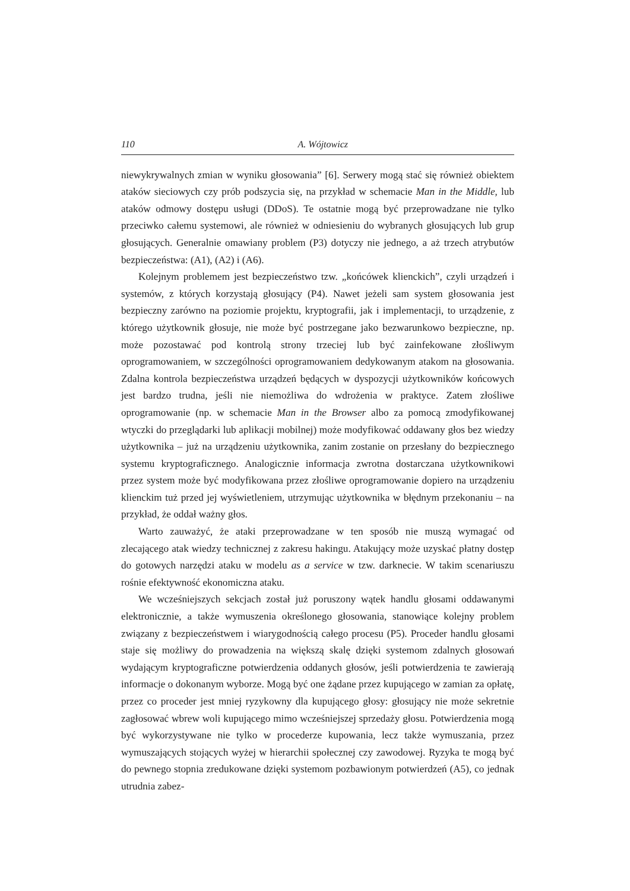110 A. Wójtowicz
niewykrywalnych zmian w wyniku głosowania” [6]. Serwery mogą stać się również obiektem ataków sieciowych czy prób podszycia się, na przykład w schemacie Man in the Middle, lub ataków odmowy dostępu usługi (DDoS). Te ostatnie mogą być przeprowadzane nie tylko przeciwko całemu systemowi, ale również w odniesieniu do wybranych głosujących lub grup głosujących. Generalnie omawiany problem (P3) dotyczy nie jednego, a aż trzech atrybutów bezpieczeństwa: (A1), (A2) i (A6).
Kolejnym problemem jest bezpieczeństwo tzw. „końcówek klienckich”, czyli urządzeń i systemów, z których korzystają głosujący (P4). Nawet jeżeli sam system głosowania jest bezpieczny zarówno na poziomie projektu, kryptografii, jak i implementacji, to urządzenie, z którego użytkownik głosuje, nie może być postrzegane jako bezwarunkowo bezpieczne, np. może pozostawać pod kontrolą strony trzeciej lub być zainfekowane złośliwym oprogramowaniem, w szczególności oprogramowaniem dedykowanym atakom na głosowania. Zdalna kontrola bezpieczeństwa urządzeń będących w dyspozycji użytkowników końcowych jest bardzo trudna, jeśli nie niemożliwa do wdrożenia w praktyce. Zatem złośliwe oprogramowanie (np. w schemacie Man in the Browser albo za pomocą zmodyfikowanej wtyczki do przeglądarki lub aplikacji mobilnej) może modyfikować oddawany głos bez wiedzy użytkownika – już na urządzeniu użytkownika, zanim zostanie on przesłany do bezpiecznego systemu kryptograficznego. Analogicznie informacja zwrotna dostarczana użytkownikowi przez system może być modyfikowana przez złośliwe oprogramowanie dopiero na urządzeniu klienckim tuż przed jej wyświetleniem, utrzymując użytkownika w błędnym przekonaniu – na przykład, że oddał ważny głos.
Warto zauważyć, że ataki przeprowadzane w ten sposób nie muszą wymagać od zlecającego atak wiedzy technicznej z zakresu hakingu. Atakujący może uzyskać płatny dostęp do gotowych narzędzi ataku w modelu as a service w tzw. darknecie. W takim scenariuszu rośnie efektywność ekonomiczna ataku.
We wcześniejszych sekcjach został już poruszony wątek handlu głosami oddawanymi elektronicznie, a także wymuszenia określonego głosowania, stanowiące kolejny problem związany z bezpieczeństwem i wiarygodnością całego procesu (P5). Proceder handlu głosami staje się możliwy do prowadzenia na większą skalę dzięki systemom zdalnych głosowań wydającym kryptograficzne potwierdzenia oddanych głosów, jeśli potwierdzenia te zawierają informacje o dokonanym wyborze. Mogą być one żądane przez kupującego w zamian za opłatę, przez co proceder jest mniej ryzykowny dla kupującego głosy: głosujący nie może sekretnie zagłosować wbrew woli kupującego mimo wcześniejszej sprzedaży głosu. Potwierdzenia mogą być wykorzystywane nie tylko w procederze kupowania, lecz także wymuszania, przez wymuszających stojących wyżej w hierarchii społecznej czy zawodowej. Ryzyka te mogą być do pewnego stopnia zredukowane dzięki systemom pozbawionym potwierdzeń (A5), co jednak utrudnia zabez-